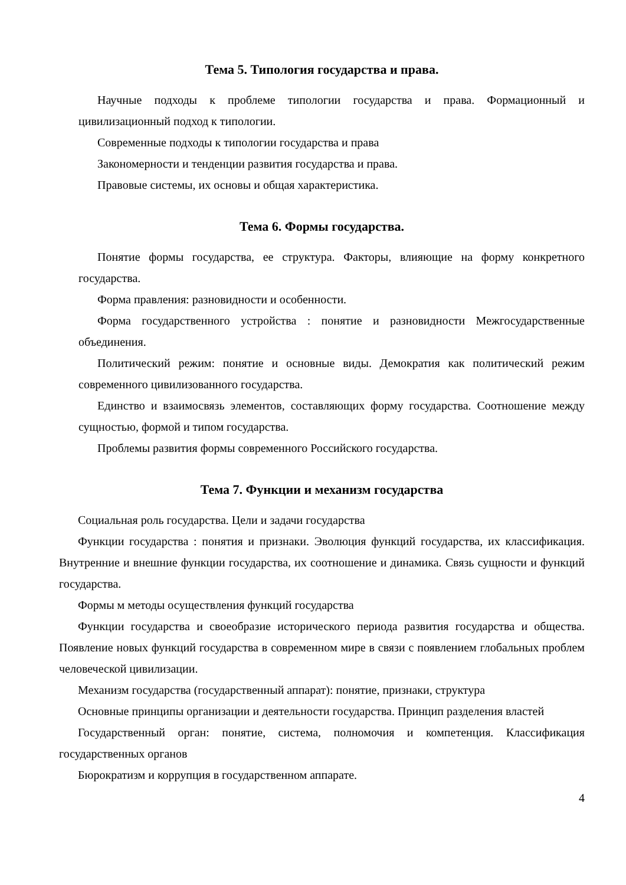Тема 5. Типология государства и права.
Научные подходы к проблеме типологии государства и права. Формационный и цивилизационный подход к типологии.
Современные подходы к типологии государства и права
Закономерности и тенденции развития государства и права.
Правовые системы, их основы и общая характеристика.
Тема 6. Формы государства.
Понятие формы государства, ее структура. Факторы, влияющие на форму конкретного государства.
Форма правления: разновидности и особенности.
Форма государственного устройства : понятие и разновидности Межгосударственные объединения.
Политический режим: понятие и основные виды. Демократия как политический режим современного цивилизованного государства.
Единство и взаимосвязь элементов, составляющих форму государства. Соотношение между сущностью, формой и типом государства.
Проблемы развития формы современного Российского государства.
Тема 7. Функции и механизм государства
Социальная роль государства. Цели и задачи государства
Функции государства : понятия и признаки. Эволюция функций государства, их классификация. Внутренние и внешние функции государства, их соотношение и динамика. Связь сущности и функций государства.
Формы м методы осуществления функций государства
Функции государства и своеобразие исторического периода развития государства и общества. Появление новых функций государства в современном мире в связи с появлением глобальных проблем человеческой цивилизации.
Механизм государства (государственный аппарат): понятие, признаки, структура
Основные принципы организации и деятельности государства. Принцип разделения властей
Государственный орган: понятие, система, полномочия и компетенция. Классификация государственных органов
Бюрократизм и коррупция в государственном аппарате.
4